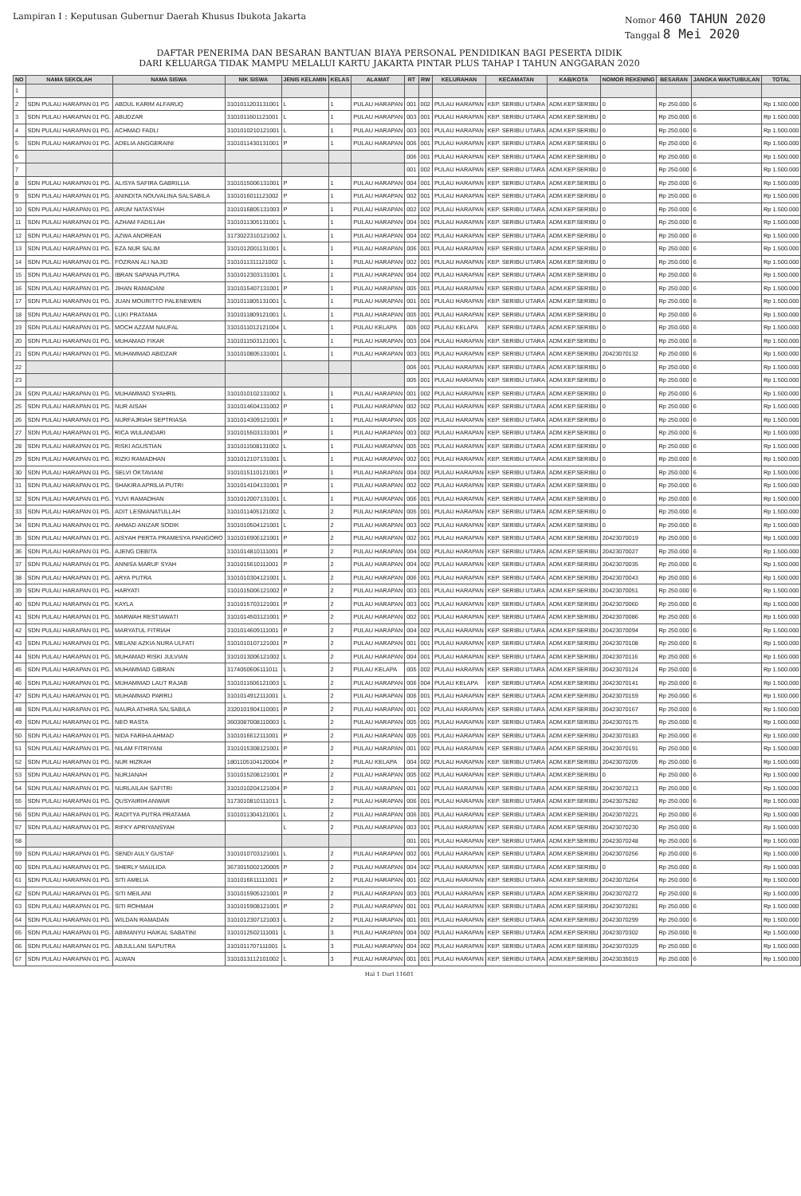Lampiran I : Keputusan Gubernur Daerah Khusus Ibukota Jakarta
Nomor 460 TAHUN 2020
Tanggal 8 Mei 2020
DAFTAR PENERIMA DAN BESARAN BANTUAN BIAYA PERSONAL PENDIDIKAN BAGI PESERTA DIDIK
DARI KELUARGA TIDAK MAMPU MELALUI KARTU JAKARTA PINTAR PLUS TAHAP I TAHUN ANGGARAN 2020
| NO | NAMA SEKOLAH | NAMA SISWA | NIK SISWA | JENIS KELAMIN | KELAS | ALAMAT | RT | RW | KELURAHAN | KECAMATAN | KAB/KOTA | NOMOR REKENING | BESARAN | JANGKA WAKTU/BULAN | TOTAL |
| --- | --- | --- | --- | --- | --- | --- | --- | --- | --- | --- | --- | --- | --- | --- | --- |
| 1 | | | | | | | | | | | | | | | |
| 2 | SDN PULAU HARAPAN 01 PG | ABDUL KARIM ALFARUQ | 3101011203131001 | L | 1 | PULAU HARAPAN | 001 | 002 | PULAU HARAPAN | KEP. SERIBU UTARA | ADM.KEP.SERIBU | 0 | Rp 250.000 | 6 | Rp 1.500.000 |
| 3 | SDN PULAU HARAPAN 01 PG. | ABUDZAR | 3101011601121001 | L | 1 | PULAU HARAPAN | 003 | 001 | PULAU HARAPAN | KEP. SERIBU UTARA | ADM.KEP.SERIBU | 0 | Rp 250.000 | 6 | Rp 1.500.000 |
| 4 | SDN PULAU HARAPAN 01 PG. | ACHMAD FADLI | 3101010210121001 | L | 1 | PULAU HARAPAN | 003 | 001 | PULAU HARAPAN | KEP. SERIBU UTARA | ADM.KEP.SERIBU | 0 | Rp 250.000 | 6 | Rp 1.500.000 |
| 5 | SDN PULAU HARAPAN 01 PG. | ADELIA ANGGERAINI | 3101011430131001 | P | 1 | PULAU HARAPAN | 006 | 001 | PULAU HARAPAN | KEP. SERIBU UTARA | ADM.KEP.SERIBU | 0 | Rp 250.000 | 6 | Rp 1.500.000 |
| 6 | | | | | | | 006 | 001 | PULAU HARAPAN | KEP. SERIBU UTARA | ADM.KEP.SERIBU | 0 | Rp 250.000 | 6 | Rp 1.500.000 |
| 7 | | | | | | | 001 | 002 | PULAU HARAPAN | KEP. SERIBU UTARA | ADM.KEP.SERIBU | 0 | Rp 250.000 | 6 | Rp 1.500.000 |
| 8 | SDN PULAU HARAPAN 01 PG. | ALISYA SAFIRA GABRILLIA | 3101015006131001 | P | 1 | PULAU HARAPAN | 004 | 001 | PULAU HARAPAN | KEP. SERIBU UTARA | ADM.KEP.SERIBU | 0 | Rp 250.000 | 6 | Rp 1.500.000 |
| 9 | SDN PULAU HARAPAN 01 PG. | ANINDITA NOUVALINA SALSABILA | 3101016011121002 | P | 1 | PULAU HARAPAN | 002 | 001 | PULAU HARAPAN | KEP. SERIBU UTARA | ADM.KEP.SERIBU | 0 | Rp 250.000 | 6 | Rp 1.500.000 |
| 10 | SDN PULAU HARAPAN 01 PG. | ARUM NATASYAH | 3101016805131003 | P | 1 | PULAU HARAPAN | 002 | 002 | PULAU HARAPAN | KEP. SERIBU UTARA | ADM.KEP.SERIBU | 0 | Rp 250.000 | 6 | Rp 1.500.000 |
| 11 | SDN PULAU HARAPAN 01 PG. | AZHAM FADILLAH | 3101011305131001 | L | 1 | PULAU HARAPAN | 004 | 001 | PULAU HARAPAN | KEP. SERIBU UTARA | ADM.KEP.SERIBU | 0 | Rp 250.000 | 6 | Rp 1.500.000 |
| 12 | SDN PULAU HARAPAN 01 PG. | AZWA ANDREAN | 3173022310121002 | L | 1 | PULAU HARAPAN | 004 | 002 | PULAU HARAPAN | KEP. SERIBU UTARA | ADM.KEP.SERIBU | 0 | Rp 250.000 | 6 | Rp 1.500.000 |
| 13 | SDN PULAU HARAPAN 01 PG. | EZA NUR SALIM | 3101012001131001 | L | 1 | PULAU HARAPAN | 006 | 001 | PULAU HARAPAN | KEP. SERIBU UTARA | ADM.KEP.SERIBU | 0 | Rp 250.000 | 6 | Rp 1.500.000 |
| 14 | SDN PULAU HARAPAN 01 PG. | FOZRAN ALI NAJID | 3101011311121002 | L | 1 | PULAU HARAPAN | 002 | 001 | PULAU HARAPAN | KEP. SERIBU UTARA | ADM.KEP.SERIBU | 0 | Rp 250.000 | 6 | Rp 1.500.000 |
| 15 | SDN PULAU HARAPAN 01 PG. | IBRAN SAPANA PUTRA | 3101012303131001 | L | 1 | PULAU HARAPAN | 004 | 002 | PULAU HARAPAN | KEP. SERIBU UTARA | ADM.KEP.SERIBU | 0 | Rp 250.000 | 6 | Rp 1.500.000 |
| 16 | SDN PULAU HARAPAN 01 PG. | JIHAN RAMADANI | 3101015407131001 | P | 1 | PULAU HARAPAN | 005 | 001 | PULAU HARAPAN | KEP. SERIBU UTARA | ADM.KEP.SERIBU | 0 | Rp 250.000 | 6 | Rp 1.500.000 |
| 17 | SDN PULAU HARAPAN 01 PG. | JUAN MOURITTO PALENEWEN | 3101011805131001 | L | 1 | PULAU HARAPAN | 001 | 001 | PULAU HARAPAN | KEP. SERIBU UTARA | ADM.KEP.SERIBU | 0 | Rp 250.000 | 6 | Rp 1.500.000 |
| 18 | SDN PULAU HARAPAN 01 PG. | LUKI PRATAMA | 3101011809121001 | L | 1 | PULAU HARAPAN | 005 | 001 | PULAU HARAPAN | KEP. SERIBU UTARA | ADM.KEP.SERIBU | 0 | Rp 250.000 | 6 | Rp 1.500.000 |
| 19 | SDN PULAU HARAPAN 01 PG. | MOCH AZZAM NAUFAL | 3101011012121004 | L | 1 | PULAU KELAPA | 005 | 002 | PULAU KELAPA | KEP. SERIBU UTARA | ADM.KEP.SERIBU | 0 | Rp 250.000 | 6 | Rp 1.500.000 |
| 20 | SDN PULAU HARAPAN 01 PG. | MUHAMAD FIKAR | 3101011503121001 | L | 1 | PULAU HARAPAN | 003 | 004 | PULAU HARAPAN | KEP. SERIBU UTARA | ADM.KEP.SERIBU | 0 | Rp 250.000 | 6 | Rp 1.500.000 |
| 21 | SDN PULAU HARAPAN 01 PG. | MUHAMMAD ABIDZAR | 3101010805131001 | L | 1 | PULAU HARAPAN | 003 | 001 | PULAU HARAPAN | KEP. SERIBU UTARA | ADM.KEP.SERIBU | 20423070132 | Rp 250.000 | 6 | Rp 1.500.000 |
| 22 | | | | | | | 006 | 001 | PULAU HARAPAN | KEP. SERIBU UTARA | ADM.KEP.SERIBU | 0 | Rp 250.000 | 6 | Rp 1.500.000 |
| 23 | | | | | | | 005 | 001 | PULAU HARAPAN | KEP. SERIBU UTARA | ADM.KEP.SERIBU | 0 | Rp 250.000 | 6 | Rp 1.500.000 |
| 24 | SDN PULAU HARAPAN 01 PG. | MUHAMMAD SYAHRIL | 3101010102131002 | L | 1 | PULAU HARAPAN | 001 | 002 | PULAU HARAPAN | KEP. SERIBU UTARA | ADM.KEP.SERIBU | 0 | Rp 250.000 | 6 | Rp 1.500.000 |
| 25 | SDN PULAU HARAPAN 01 PG. | NUR AISAH | 3101014604131002 | P | 1 | PULAU HARAPAN | 002 | 002 | PULAU HARAPAN | KEP. SERIBU UTARA | ADM.KEP.SERIBU | 0 | Rp 250.000 | 6 | Rp 1.500.000 |
| 26 | SDN PULAU HARAPAN 01 PG. | NURFAJRIAH SEPTRIASA | 3101014309121001 | P | 1 | PULAU HARAPAN | 005 | 002 | PULAU HARAPAN | KEP. SERIBU UTARA | ADM.KEP.SERIBU | 0 | Rp 250.000 | 6 | Rp 1.500.000 |
| 27 | SDN PULAU HARAPAN 01 PG. | RICA WULANDARI | 3101015503131001 | P | 1 | PULAU HARAPAN | 003 | 002 | PULAU HARAPAN | KEP. SERIBU UTARA | ADM.KEP.SERIBU | 0 | Rp 250.000 | 6 | Rp 1.500.000 |
| 28 | SDN PULAU HARAPAN 01 PG. | RISKI AGUSTIAN | 3101011508131002 | L | 1 | PULAU HARAPAN | 005 | 001 | PULAU HARAPAN | KEP. SERIBU UTARA | ADM.KEP.SERIBU | 0 | Rp 250.000 | 6 | Rp 1.500.000 |
| 29 | SDN PULAU HARAPAN 01 PG. | RIZKI RAMADHAN | 3101012107131001 | L | 1 | PULAU HARAPAN | 002 | 001 | PULAU HARAPAN | KEP. SERIBU UTARA | ADM.KEP.SERIBU | 0 | Rp 250.000 | 6 | Rp 1.500.000 |
| 30 | SDN PULAU HARAPAN 01 PG. | SELVI OKTAVIANI | 3101015110121001 | P | 1 | PULAU HARAPAN | 004 | 002 | PULAU HARAPAN | KEP. SERIBU UTARA | ADM.KEP.SERIBU | 0 | Rp 250.000 | 6 | Rp 1.500.000 |
| 31 | SDN PULAU HARAPAN 01 PG. | SHAKIRA APRILIA PUTRI | 3101014104131001 | P | 1 | PULAU HARAPAN | 002 | 002 | PULAU HARAPAN | KEP. SERIBU UTARA | ADM.KEP.SERIBU | 0 | Rp 250.000 | 6 | Rp 1.500.000 |
| 32 | SDN PULAU HARAPAN 01 PG. | YUVI RAMADHAN | 3101012007131001 | L | 1 | PULAU HARAPAN | 006 | 001 | PULAU HARAPAN | KEP. SERIBU UTARA | ADM.KEP.SERIBU | 0 | Rp 250.000 | 6 | Rp 1.500.000 |
| 33 | SDN PULAU HARAPAN 01 PG. | ADIT LESMANATULLAH | 3101011405121002 | L | 2 | PULAU HARAPAN | 005 | 001 | PULAU HARAPAN | KEP. SERIBU UTARA | ADM.KEP.SERIBU | 0 | Rp 250.000 | 6 | Rp 1.500.000 |
| 34 | SDN PULAU HARAPAN 01 PG. | AHMAD ANIZAR SODIK | 3101010504121001 | L | 2 | PULAU HARAPAN | 003 | 002 | PULAU HARAPAN | KEP. SERIBU UTARA | ADM.KEP.SERIBU | 0 | Rp 250.000 | 6 | Rp 1.500.000 |
| 35 | SDN PULAU HARAPAN 01 PG. | AISYAH PERTA PRAMESYA PANIGORO | 3101016906121001 | P | 2 | PULAU HARAPAN | 002 | 001 | PULAU HARAPAN | KEP. SERIBU UTARA | ADM.KEP.SERIBU | 20423070019 | Rp 250.000 | 6 | Rp 1.500.000 |
| 36 | SDN PULAU HARAPAN 01 PG. | AJENG DEBITA | 3101014810111001 | P | 2 | PULAU HARAPAN | 004 | 002 | PULAU HARAPAN | KEP. SERIBU UTARA | ADM.KEP.SERIBU | 20423070027 | Rp 250.000 | 6 | Rp 1.500.000 |
| 37 | SDN PULAU HARAPAN 01 PG. | ANNISA MARUF SYAH | 3101015610111001 | P | 2 | PULAU HARAPAN | 004 | 002 | PULAU HARAPAN | KEP. SERIBU UTARA | ADM.KEP.SERIBU | 20423070035 | Rp 250.000 | 6 | Rp 1.500.000 |
| 38 | SDN PULAU HARAPAN 01 PG. | ARYA PUTRA | 3101010304121001 | L | 2 | PULAU HARAPAN | 006 | 001 | PULAU HARAPAN | KEP. SERIBU UTARA | ADM.KEP.SERIBU | 20423070043 | Rp 250.000 | 6 | Rp 1.500.000 |
| 39 | SDN PULAU HARAPAN 01 PG. | HARYATI | 3101015006121002 | P | 2 | PULAU HARAPAN | 003 | 001 | PULAU HARAPAN | KEP. SERIBU UTARA | ADM.KEP.SERIBU | 20423070051 | Rp 250.000 | 6 | Rp 1.500.000 |
| 40 | SDN PULAU HARAPAN 01 PG. | KAYLA | 3101015703121001 | P | 2 | PULAU HARAPAN | 003 | 001 | PULAU HARAPAN | KEP. SERIBU UTARA | ADM.KEP.SERIBU | 20423070060 | Rp 250.000 | 6 | Rp 1.500.000 |
| 41 | SDN PULAU HARAPAN 01 PG. | MARWAH RESTIAWATI | 3101014503121001 | P | 2 | PULAU HARAPAN | 002 | 001 | PULAU HARAPAN | KEP. SERIBU UTARA | ADM.KEP.SERIBU | 20423070086 | Rp 250.000 | 6 | Rp 1.500.000 |
| 42 | SDN PULAU HARAPAN 01 PG. | MARYATUL FITRIAH | 3101014609111001 | P | 2 | PULAU HARAPAN | 004 | 002 | PULAU HARAPAN | KEP. SERIBU UTARA | ADM.KEP.SERIBU | 20423070094 | Rp 250.000 | 6 | Rp 1.500.000 |
| 43 | SDN PULAU HARAPAN 01 PG. | MELANI AZKIA NURA ULFATI | 3101010107121001 | P | 2 | PULAU HARAPAN | 001 | 001 | PULAU HARAPAN | KEP. SERIBU UTARA | ADM.KEP.SERIBU | 20423070108 | Rp 250.000 | 6 | Rp 1.500.000 |
| 44 | SDN PULAU HARAPAN 01 PG. | MUHAMAD RISKI JULVIAN | 3101013006121002 | L | 2 | PULAU HARAPAN | 004 | 001 | PULAU HARAPAN | KEP. SERIBU UTARA | ADM.KEP.SERIBU | 20423070116 | Rp 250.000 | 6 | Rp 1.500.000 |
| 45 | SDN PULAU HARAPAN 01 PG. | MUHAMMAD GIBRAN | 3174050606111011 | L | 2 | PULAU KELAPA | 005 | 002 | PULAU HARAPAN | KEP. SERIBU UTARA | ADM.KEP.SERIBU | 20423070124 | Rp 250.000 | 6 | Rp 1.500.000 |
| 46 | SDN PULAU HARAPAN 01 PG. | MUHAMMAD LAUT RAJAB | 3101011606121003 | L | 2 | PULAU HARAPAN | 006 | 004 | PULAU KELAPA | KEP. SERIBU UTARA | ADM.KEP.SERIBU | 20423070141 | Rp 250.000 | 6 | Rp 1.500.000 |
| 47 | SDN PULAU HARAPAN 01 PG. | MUHAMMAD PARRIJ | 3101014912111001 | L | 2 | PULAU HARAPAN | 006 | 001 | PULAU HARAPAN | KEP. SERIBU UTARA | ADM.KEP.SERIBU | 20423070159 | Rp 250.000 | 6 | Rp 1.500.000 |
| 48 | SDN PULAU HARAPAN 01 PG. | NAURA ATHIRA SALSABILA | 3320101904110001 | P | 2 | PULAU HARAPAN | 001 | 002 | PULAU HARAPAN | KEP. SERIBU UTARA | ADM.KEP.SERIBU | 20423070167 | Rp 250.000 | 6 | Rp 1.500.000 |
| 49 | SDN PULAU HARAPAN 01 PG. | NEO RASTA | 3603087008110003 | L | 2 | PULAU HARAPAN | 005 | 001 | PULAU HARAPAN | KEP. SERIBU UTARA | ADM.KEP.SERIBU | 20423070175 | Rp 250.000 | 6 | Rp 1.500.000 |
| 50 | SDN PULAU HARAPAN 01 PG. | NIDA FARIHA AHMAD | 3101016612111001 | P | 2 | PULAU HARAPAN | 005 | 001 | PULAU HARAPAN | KEP. SERIBU UTARA | ADM.KEP.SERIBU | 20423070183 | Rp 250.000 | 6 | Rp 1.500.000 |
| 51 | SDN PULAU HARAPAN 01 PG. | NILAM FITRIYANI | 3101015308121001 | P | 2 | PULAU HARAPAN | 001 | 002 | PULAU HARAPAN | KEP. SERIBU UTARA | ADM.KEP.SERIBU | 20423070191 | Rp 250.000 | 6 | Rp 1.500.000 |
| 52 | SDN PULAU HARAPAN 01 PG. | NUR HIZRAH | 1801105104120004 | P | 2 | PULAU KELAPA | 004 | 002 | PULAU HARAPAN | KEP. SERIBU UTARA | ADM.KEP.SERIBU | 20423070205 | Rp 250.000 | 6 | Rp 1.500.000 |
| 53 | SDN PULAU HARAPAN 01 PG. | NURJANAH | 3101015208121001 | P | 2 | PULAU HARAPAN | 005 | 002 | PULAU HARAPAN | KEP. SERIBU UTARA | ADM.KEP.SERIBU | 0 | Rp 250.000 | 6 | Rp 1.500.000 |
| 54 | SDN PULAU HARAPAN 01 PG. | NURLAILAH SAFITRI | 3101010204121004 | P | 2 | PULAU HARAPAN | 001 | 002 | PULAU HARAPAN | KEP. SERIBU UTARA | ADM.KEP.SERIBU | 20423070213 | Rp 250.000 | 6 | Rp 1.500.000 |
| 55 | SDN PULAU HARAPAN 01 PG. | QUSYAIRIH ANWAR | 3173010810111013 | L | 2 | PULAU HARAPAN | 006 | 001 | PULAU HARAPAN | KEP. SERIBU UTARA | ADM.KEP.SERIBU | 20423075282 | Rp 250.000 | 6 | Rp 1.500.000 |
| 56 | SDN PULAU HARAPAN 01 PG. | RADITYA PUTRA PRATAMA | 3101011304121001 | L | 2 | PULAU HARAPAN | 006 | 001 | PULAU HARAPAN | KEP. SERIBU UTARA | ADM.KEP.SERIBU | 20423070221 | Rp 250.000 | 6 | Rp 1.500.000 |
| 57 | SDN PULAU HARAPAN 01 PG. | RIFKY APRIYANSYAH | | L | 2 | PULAU HARAPAN | 003 | 001 | PULAU HARAPAN | KEP. SERIBU UTARA | ADM.KEP.SERIBU | 20423070230 | Rp 250.000 | 6 | Rp 1.500.000 |
| 58 | | | | | | | 001 | 001 | PULAU HARAPAN | KEP. SERIBU UTARA | ADM.KEP.SERIBU | 20423070248 | Rp 250.000 | 6 | Rp 1.500.000 |
| 59 | SDN PULAU HARAPAN 01 PG. | SENDI AULY GUSTAF | 3101010703121001 | L | 2 | PULAU HARAPAN | 002 | 001 | PULAU HARAPAN | KEP. SERIBU UTARA | ADM.KEP.SERIBU | 20423070256 | Rp 250.000 | 6 | Rp 1.500.000 |
| 60 | SDN PULAU HARAPAN 01 PG. | SHERLY MAULIDA | 3673015002120005 | P | 2 | PULAU HARAPAN | 004 | 002 | PULAU HARAPAN | KEP. SERIBU UTARA | ADM.KEP.SERIBU | 0 | Rp 250.000 | 6 | Rp 1.500.000 |
| 61 | SDN PULAU HARAPAN 01 PG. | SITI AMELIA | 3101016611111001 | P | 2 | PULAU HARAPAN | 001 | 002 | PULAU HARAPAN | KEP. SERIBU UTARA | ADM.KEP.SERIBU | 20423070264 | Rp 250.000 | 6 | Rp 1.500.000 |
| 62 | SDN PULAU HARAPAN 01 PG. | SITI MEILANI | 3101015905121001 | P | 2 | PULAU HARAPAN | 003 | 001 | PULAU HARAPAN | KEP. SERIBU UTARA | ADM.KEP.SERIBU | 20423070272 | Rp 250.000 | 6 | Rp 1.500.000 |
| 63 | SDN PULAU HARAPAN 01 PG. | SITI ROHMAH | 3101015908121001 | P | 2 | PULAU HARAPAN | 001 | 001 | PULAU HARAPAN | KEP. SERIBU UTARA | ADM.KEP.SERIBU | 20423070281 | Rp 250.000 | 6 | Rp 1.500.000 |
| 64 | SDN PULAU HARAPAN 01 PG. | WILDAN RAMADAN | 3101012307121003 | L | 2 | PULAU HARAPAN | 001 | 001 | PULAU HARAPAN | KEP. SERIBU UTARA | ADM.KEP.SERIBU | 20423070299 | Rp 250.000 | 6 | Rp 1.500.000 |
| 65 | SDN PULAU HARAPAN 01 PG. | ABIMANYU HAIKAL SABATINI | 3101012502111001 | L | 3 | PULAU HARAPAN | 004 | 002 | PULAU HARAPAN | KEP. SERIBU UTARA | ADM.KEP.SERIBU | 20423070302 | Rp 250.000 | 6 | Rp 1.500.000 |
| 66 | SDN PULAU HARAPAN 01 PG. | ABJULLANI SAPUTRA | 3101011707111001 | L | 3 | PULAU HARAPAN | 004 | 002 | PULAU HARAPAN | KEP. SERIBU UTARA | ADM.KEP.SERIBU | 20423070329 | Rp 250.000 | 6 | Rp 1.500.000 |
| 67 | SDN PULAU HARAPAN 01 PG. | ALWAN | 3101013112101002 | L | 3 | PULAU HARAPAN | 001 | 001 | PULAU HARAPAN | KEP. SERIBU UTARA | ADM.KEP.SERIBU | 20423035019 | Rp 250.000 | 6 | Rp 1.500.000 |
Hal 1 Dari 11601